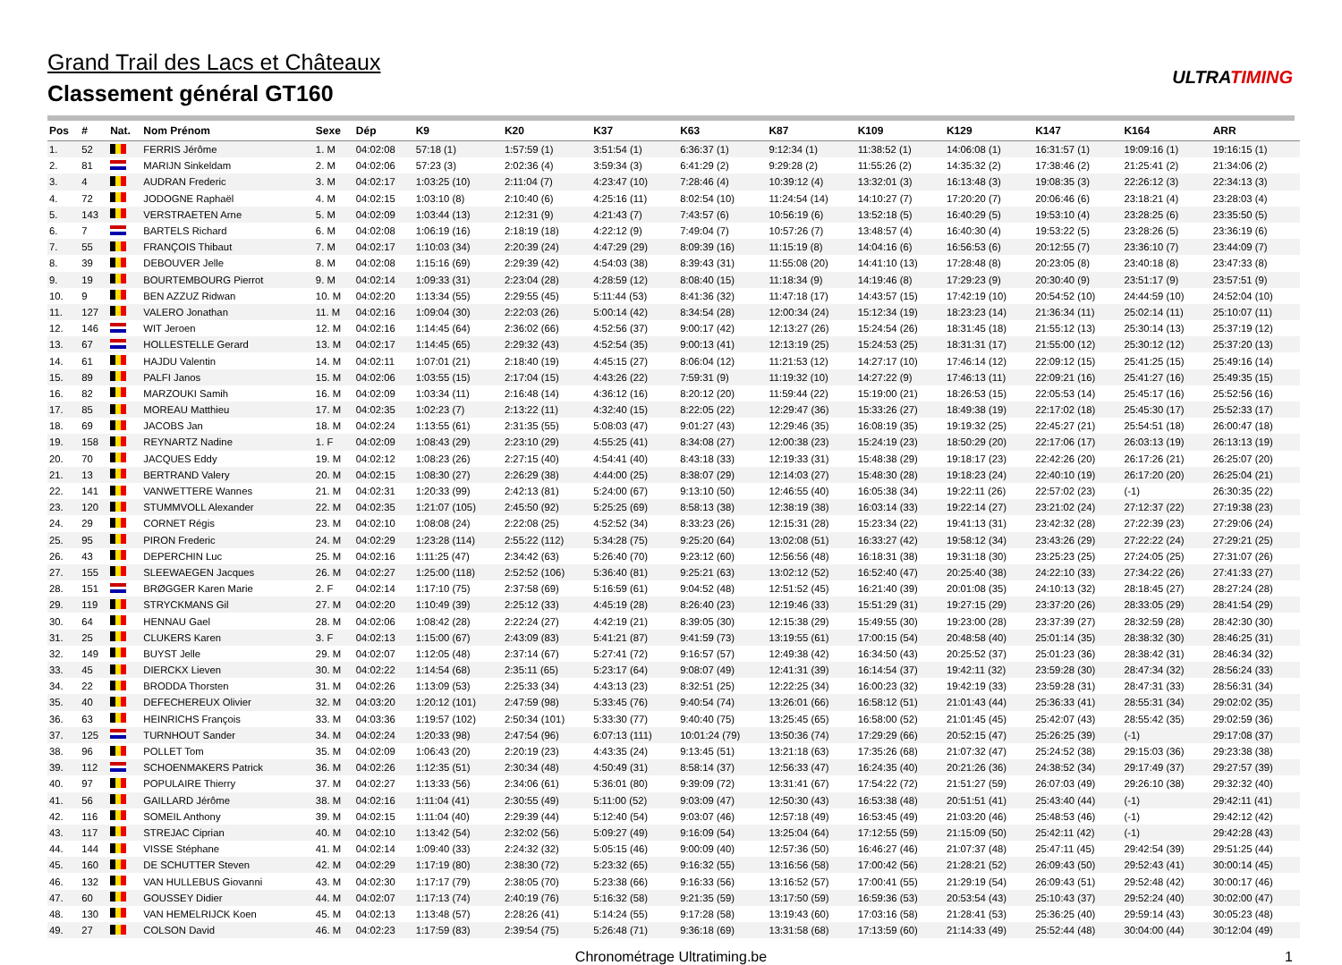Grand Trail des Lacs et Châteaux
Classement général GT160
ULTRATIMING
| Pos | # | Nat. | Nom Prénom | Sexe | Dép | K9 | K20 | K37 | K63 | K87 | K109 | K129 | K147 | K164 | ARR |
| --- | --- | --- | --- | --- | --- | --- | --- | --- | --- | --- | --- | --- | --- | --- | --- |
| 1. | 52 | | FERRIS Jérôme | 1. M | 04:02:08 | 57:18 (1) | 1:57:59 (1) | 3:51:54 (1) | 6:36:37 (1) | 9:12:34 (1) | 11:38:52 (1) | 14:06:08 (1) | 16:31:57 (1) | 19:09:16 (1) | 19:16:15 (1) |
| 2. | 81 | | MARIJN Sinkeldam | 2. M | 04:02:06 | 57:23 (3) | 2:02:36 (4) | 3:59:34 (3) | 6:41:29 (2) | 9:29:28 (2) | 11:55:26 (2) | 14:35:32 (2) | 17:38:46 (2) | 21:25:41 (2) | 21:34:06 (2) |
| 3. | 4 | | AUDRAN Frederic | 3. M | 04:02:17 | 1:03:25 (10) | 2:11:04 (7) | 4:23:47 (10) | 7:28:46 (4) | 10:39:12 (4) | 13:32:01 (3) | 16:13:48 (3) | 19:08:35 (3) | 22:26:12 (3) | 22:34:13 (3) |
| 4. | 72 | | JODOGNE Raphaël | 4. M | 04:02:15 | 1:03:10 (8) | 2:10:40 (6) | 4:25:16 (11) | 8:02:54 (10) | 11:24:54 (14) | 14:10:27 (7) | 17:20:20 (7) | 20:06:46 (6) | 23:18:21 (4) | 23:28:03 (4) |
| 5. | 143 | | VERSTRAETEN Arne | 5. M | 04:02:09 | 1:03:44 (13) | 2:12:31 (9) | 4:21:43 (7) | 7:43:57 (6) | 10:56:19 (6) | 13:52:18 (5) | 16:40:29 (5) | 19:53:10 (4) | 23:28:25 (6) | 23:35:50 (5) |
| 6. | 7 | | BARTELS Richard | 6. M | 04:02:08 | 1:06:19 (16) | 2:18:19 (18) | 4:22:12 (9) | 7:49:04 (7) | 10:57:26 (7) | 13:48:57 (4) | 16:40:30 (4) | 19:53:22 (5) | 23:28:26 (5) | 23:36:19 (6) |
| 7. | 55 | | FRANÇOIS Thibaut | 7. M | 04:02:17 | 1:10:03 (34) | 2:20:39 (24) | 4:47:29 (29) | 8:09:39 (16) | 11:15:19 (8) | 14:04:16 (6) | 16:56:53 (6) | 20:12:55 (7) | 23:36:10 (7) | 23:44:09 (7) |
| 8. | 39 | | DEBOUVER Jelle | 8. M | 04:02:08 | 1:15:16 (69) | 2:29:39 (42) | 4:54:03 (38) | 8:39:43 (31) | 11:55:08 (20) | 14:41:10 (13) | 17:28:48 (8) | 20:23:05 (8) | 23:40:18 (8) | 23:47:33 (8) |
| 9. | 19 | | BOURTEMBOURG Pierrot | 9. M | 04:02:14 | 1:09:33 (31) | 2:23:04 (28) | 4:28:59 (12) | 8:08:40 (15) | 11:18:34 (9) | 14:19:46 (8) | 17:29:23 (9) | 20:30:40 (9) | 23:51:17 (9) | 23:57:51 (9) |
| 10. | 9 | | BEN AZZUZ Ridwan | 10. M | 04:02:20 | 1:13:34 (55) | 2:29:55 (45) | 5:11:44 (53) | 8:41:36 (32) | 11:47:18 (17) | 14:43:57 (15) | 17:42:19 (10) | 20:54:52 (10) | 24:44:59 (10) | 24:52:04 (10) |
| 11. | 127 | | VALERO Jonathan | 11. M | 04:02:16 | 1:09:04 (30) | 2:22:03 (26) | 5:00:14 (42) | 8:34:54 (28) | 12:00:34 (24) | 15:12:34 (19) | 18:23:23 (14) | 21:36:34 (11) | 25:02:14 (11) | 25:10:07 (11) |
| 12. | 146 | | WIT Jeroen | 12. M | 04:02:16 | 1:14:45 (64) | 2:36:02 (66) | 4:52:56 (37) | 9:00:17 (42) | 12:13:27 (26) | 15:24:54 (26) | 18:31:45 (18) | 21:55:12 (13) | 25:30:14 (13) | 25:37:19 (12) |
| 13. | 67 | | HOLLESTELLE Gerard | 13. M | 04:02:17 | 1:14:45 (65) | 2:29:32 (43) | 4:52:54 (35) | 9:00:13 (41) | 12:13:19 (25) | 15:24:53 (25) | 18:31:31 (17) | 21:55:00 (12) | 25:30:12 (12) | 25:37:20 (13) |
| 14. | 61 | | HAJDU Valentin | 14. M | 04:02:11 | 1:07:01 (21) | 2:18:40 (19) | 4:45:15 (27) | 8:06:04 (12) | 11:21:53 (12) | 14:27:17 (10) | 17:46:14 (12) | 22:09:12 (15) | 25:41:25 (15) | 25:49:16 (14) |
| 15. | 89 | | PALFI Janos | 15. M | 04:02:06 | 1:03:55 (15) | 2:17:04 (15) | 4:43:26 (22) | 7:59:31 (9) | 11:19:32 (10) | 14:27:22 (9) | 17:46:13 (11) | 22:09:21 (16) | 25:41:27 (16) | 25:49:35 (15) |
| 16. | 82 | | MARZOUKI Samih | 16. M | 04:02:09 | 1:03:34 (11) | 2:16:48 (14) | 4:36:12 (16) | 8:20:12 (20) | 11:59:44 (22) | 15:19:00 (21) | 18:26:53 (15) | 22:05:53 (14) | 25:45:17 (16) | 25:52:56 (16) |
| 17. | 85 | | MOREAU Matthieu | 17. M | 04:02:35 | 1:02:23 (7) | 2:13:22 (11) | 4:32:40 (15) | 8:22:05 (22) | 12:29:47 (36) | 15:33:26 (27) | 18:49:38 (19) | 22:17:02 (18) | 25:45:30 (17) | 25:52:33 (17) |
| 18. | 69 | | JACOBS Jan | 18. M | 04:02:24 | 1:13:55 (61) | 2:31:35 (55) | 5:08:03 (47) | 9:01:27 (43) | 12:29:46 (35) | 16:08:19 (35) | 19:19:32 (25) | 22:45:27 (21) | 25:54:51 (18) | 26:00:47 (18) |
| 19. | 158 | | REYNARTZ Nadine | 1. F | 04:02:09 | 1:08:43 (29) | 2:23:10 (29) | 4:55:25 (41) | 8:34:08 (27) | 12:00:38 (23) | 15:24:19 (23) | 18:50:29 (20) | 22:17:06 (17) | 26:03:13 (19) | 26:13:13 (19) |
| 20. | 70 | | JACQUES Eddy | 19. M | 04:02:12 | 1:08:23 (26) | 2:27:15 (40) | 4:54:41 (40) | 8:43:18 (33) | 12:19:33 (31) | 15:48:38 (29) | 19:18:17 (23) | 22:42:26 (20) | 26:17:26 (21) | 26:25:07 (20) |
| 21. | 13 | | BERTRAND Valery | 20. M | 04:02:15 | 1:08:30 (27) | 2:26:29 (38) | 4:44:00 (25) | 8:38:07 (29) | 12:14:03 (27) | 15:48:30 (28) | 19:18:23 (24) | 22:40:10 (19) | 26:17:20 (20) | 26:25:04 (21) |
| 22. | 141 | | VANWETTERE Wannes | 21. M | 04:02:31 | 1:20:33 (99) | 2:42:13 (81) | 5:24:00 (67) | 9:13:10 (50) | 12:46:55 (40) | 16:05:38 (34) | 19:22:11 (26) | 22:57:02 (23) | (-1) | 26:30:35 (22) |
| 23. | 120 | | STUMMVOLL Alexander | 22. M | 04:02:35 | 1:21:07 (105) | 2:45:50 (92) | 5:25:25 (69) | 8:58:13 (38) | 12:38:19 (38) | 16:03:14 (33) | 19:22:14 (27) | 23:21:02 (24) | 27:12:37 (22) | 27:19:38 (23) |
| 24. | 29 | | CORNET Régis | 23. M | 04:02:10 | 1:08:08 (24) | 2:22:08 (25) | 4:52:52 (34) | 8:33:23 (26) | 12:15:31 (28) | 15:23:34 (22) | 19:41:13 (31) | 23:42:32 (28) | 27:22:39 (23) | 27:29:06 (24) |
| 25. | 95 | | PIRON Frederic | 24. M | 04:02:29 | 1:23:28 (114) | 2:55:22 (112) | 5:34:28 (75) | 9:25:20 (64) | 13:02:08 (51) | 16:33:27 (42) | 19:58:12 (34) | 23:43:26 (29) | 27:22:22 (24) | 27:29:21 (25) |
| 26. | 43 | | DEPERCHIN Luc | 25. M | 04:02:16 | 1:11:25 (47) | 2:34:42 (63) | 5:26:40 (70) | 9:23:12 (60) | 12:56:56 (48) | 16:18:31 (38) | 19:31:18 (30) | 23:25:23 (25) | 27:24:05 (25) | 27:31:07 (26) |
| 27. | 155 | | SLEEWAEGEN Jacques | 26. M | 04:02:27 | 1:25:00 (118) | 2:52:52 (106) | 5:36:40 (81) | 9:25:21 (63) | 13:02:12 (52) | 16:52:40 (47) | 20:25:40 (38) | 24:22:10 (33) | 27:34:22 (26) | 27:41:33 (27) |
| 28. | 151 | | BRØGGER Karen Marie | 2. F | 04:02:14 | 1:17:10 (75) | 2:37:58 (69) | 5:16:59 (61) | 9:04:52 (48) | 12:51:52 (45) | 16:21:40 (39) | 20:01:08 (35) | 24:10:13 (32) | 28:18:45 (27) | 28:27:24 (28) |
| 29. | 119 | | STRYCKMANS Gil | 27. M | 04:02:20 | 1:10:49 (39) | 2:25:12 (33) | 4:45:19 (28) | 8:26:40 (23) | 12:19:46 (33) | 15:51:29 (31) | 19:27:15 (29) | 23:37:20 (26) | 28:33:05 (29) | 28:41:54 (29) |
| 30. | 64 | | HENNAU Gael | 28. M | 04:02:06 | 1:08:42 (28) | 2:22:24 (27) | 4:42:19 (21) | 8:39:05 (30) | 12:15:38 (29) | 15:49:55 (30) | 19:23:00 (28) | 23:37:39 (27) | 28:32:59 (28) | 28:42:30 (30) |
| 31. | 25 | | CLUKERS Karen | 3. F | 04:02:13 | 1:15:00 (67) | 2:43:09 (83) | 5:41:21 (87) | 9:41:59 (73) | 13:19:55 (61) | 17:00:15 (54) | 20:48:58 (40) | 25:01:14 (35) | 28:38:32 (30) | 28:46:25 (31) |
| 32. | 149 | | BUYST Jelle | 29. M | 04:02:07 | 1:12:05 (48) | 2:37:14 (67) | 5:27:41 (72) | 9:16:57 (57) | 12:49:38 (42) | 16:34:50 (43) | 20:25:52 (37) | 25:01:23 (36) | 28:38:42 (31) | 28:46:34 (32) |
| 33. | 45 | | DIERCKX Lieven | 30. M | 04:02:22 | 1:14:54 (68) | 2:35:11 (65) | 5:23:17 (64) | 9:08:07 (49) | 12:41:31 (39) | 16:14:54 (37) | 19:42:11 (32) | 23:59:28 (30) | 28:47:34 (32) | 28:56:24 (33) |
| 34. | 22 | | BRODDA Thorsten | 31. M | 04:02:26 | 1:13:09 (53) | 2:25:33 (34) | 4:43:13 (23) | 8:32:51 (25) | 12:22:25 (34) | 16:00:23 (32) | 19:42:19 (33) | 23:59:28 (31) | 28:47:31 (33) | 28:56:31 (34) |
| 35. | 40 | | DEFECHEREUX Olivier | 32. M | 04:03:20 | 1:20:12 (101) | 2:47:59 (98) | 5:33:45 (76) | 9:40:54 (74) | 13:26:01 (66) | 16:58:12 (51) | 21:01:43 (44) | 25:36:33 (41) | 28:55:31 (34) | 29:02:02 (35) |
| 36. | 63 | | HEINRICHS François | 33. M | 04:03:36 | 1:19:57 (102) | 2:50:34 (101) | 5:33:30 (77) | 9:40:40 (75) | 13:25:45 (65) | 16:58:00 (52) | 21:01:45 (45) | 25:42:07 (43) | 28:55:42 (35) | 29:02:59 (36) |
| 37. | 125 | | TURNHOUT Sander | 34. M | 04:02:24 | 1:20:33 (98) | 2:47:54 (96) | 6:07:13 (111) | 10:01:24 (79) | 13:50:36 (74) | 17:29:29 (66) | 20:52:15 (47) | 25:26:25 (39) | (-1) | 29:17:08 (37) |
| 38. | 96 | | POLLET Tom | 35. M | 04:02:09 | 1:06:43 (20) | 2:20:19 (23) | 4:43:35 (24) | 9:13:45 (51) | 13:21:18 (63) | 17:35:26 (68) | 21:07:32 (47) | 25:24:52 (38) | 29:15:03 (36) | 29:23:38 (38) |
| 39. | 112 | | SCHOENMAKERS Patrick | 36. M | 04:02:26 | 1:12:35 (51) | 2:30:34 (48) | 4:50:49 (31) | 8:58:14 (37) | 12:56:33 (47) | 16:24:35 (40) | 20:21:26 (36) | 24:38:52 (34) | 29:17:49 (37) | 29:27:57 (39) |
| 40. | 97 | | POPULAIRE Thierry | 37. M | 04:02:27 | 1:13:33 (56) | 2:34:06 (61) | 5:36:01 (80) | 9:39:09 (72) | 13:31:41 (67) | 17:54:22 (72) | 21:51:27 (59) | 26:07:03 (49) | 29:26:10 (38) | 29:32:32 (40) |
| 41. | 56 | | GAILLARD Jérôme | 38. M | 04:02:16 | 1:11:04 (41) | 2:30:55 (49) | 5:11:00 (52) | 9:03:09 (47) | 12:50:30 (43) | 16:53:38 (48) | 20:51:51 (41) | 25:43:40 (44) | (-1) | 29:42:11 (41) |
| 42. | 116 | | SOMEIL Anthony | 39. M | 04:02:15 | 1:11:04 (40) | 2:29:39 (44) | 5:12:40 (54) | 9:03:07 (46) | 12:57:18 (49) | 16:53:45 (49) | 21:03:20 (46) | 25:48:53 (46) | (-1) | 29:42:12 (42) |
| 43. | 117 | | STREJAC Ciprian | 40. M | 04:02:10 | 1:13:42 (54) | 2:32:02 (56) | 5:09:27 (49) | 9:16:09 (54) | 13:25:04 (64) | 17:12:55 (59) | 21:15:09 (50) | 25:42:11 (42) | (-1) | 29:42:28 (43) |
| 44. | 144 | | VISSE Stéphane | 41. M | 04:02:14 | 1:09:40 (33) | 2:24:32 (32) | 5:05:15 (46) | 9:00:09 (40) | 12:57:36 (50) | 16:46:27 (46) | 21:07:37 (48) | 25:47:11 (45) | 29:42:54 (39) | 29:51:25 (44) |
| 45. | 160 | | DE SCHUTTER Steven | 42. M | 04:02:29 | 1:17:19 (80) | 2:38:30 (72) | 5:23:32 (65) | 9:16:32 (55) | 13:16:56 (58) | 17:00:42 (56) | 21:28:21 (52) | 26:09:43 (50) | 29:52:43 (41) | 30:00:14 (45) |
| 46. | 132 | | VAN HULLEBUS Giovanni | 43. M | 04:02:30 | 1:17:17 (79) | 2:38:05 (70) | 5:23:38 (66) | 9:16:33 (56) | 13:16:52 (57) | 17:00:41 (55) | 21:29:19 (54) | 26:09:43 (51) | 29:52:48 (42) | 30:00:17 (46) |
| 47. | 60 | | GOUSSEY Didier | 44. M | 04:02:07 | 1:17:13 (74) | 2:40:19 (76) | 5:16:32 (58) | 9:21:35 (59) | 13:17:50 (59) | 16:59:36 (53) | 20:53:54 (43) | 25:10:43 (37) | 29:52:24 (40) | 30:02:00 (47) |
| 48. | 130 | | VAN HEMELRIJCK Koen | 45. M | 04:02:13 | 1:13:48 (57) | 2:28:26 (41) | 5:14:24 (55) | 9:17:28 (58) | 13:19:43 (60) | 17:03:16 (58) | 21:28:41 (53) | 25:36:25 (40) | 29:59:14 (43) | 30:05:23 (48) |
| 49. | 27 | | COLSON David | 46. M | 04:02:23 | 1:17:59 (83) | 2:39:54 (75) | 5:26:48 (71) | 9:36:18 (69) | 13:31:58 (68) | 17:13:59 (60) | 21:14:33 (49) | 25:52:44 (48) | 30:04:00 (44) | 30:12:04 (49) |
Chronométrage Ultratiming.be 1